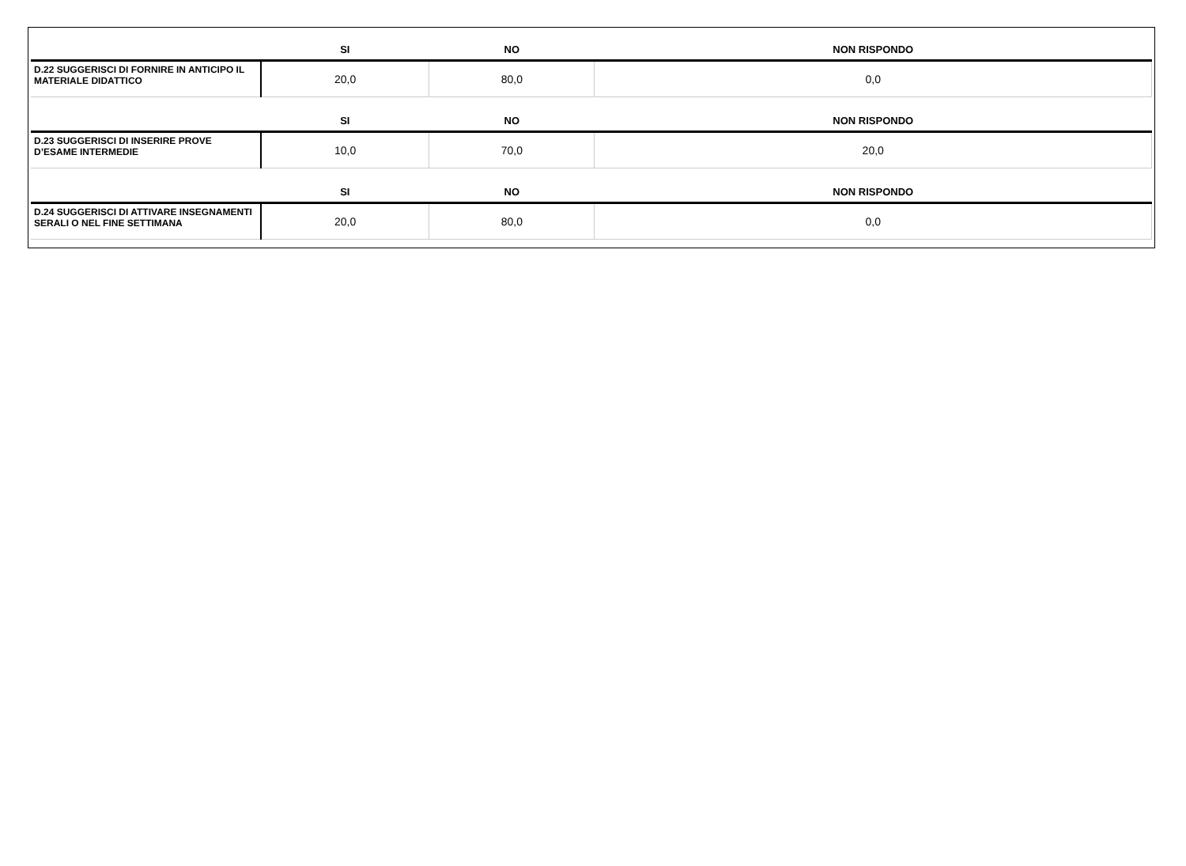| | SI | NO | NON RISPONDO |
| --- | --- | --- | --- |
| D.22 SUGGERISCI DI FORNIRE IN ANTICIPO IL MATERIALE DIDATTICO | 20,0 | 80,0 | 0,0 |
| | SI | NO | NON RISPONDO |
| --- | --- | --- | --- |
| D.23 SUGGERISCI DI INSERIRE PROVE D’ESAME INTERMEDIE | 10,0 | 70,0 | 20,0 |
| | SI | NO | NON RISPONDO |
| --- | --- | --- | --- |
| D.24 SUGGERISCI DI ATTIVARE INSEGNAMENTI SERALI O NEL FINE SETTIMANA | 20,0 | 80,0 | 0,0 |